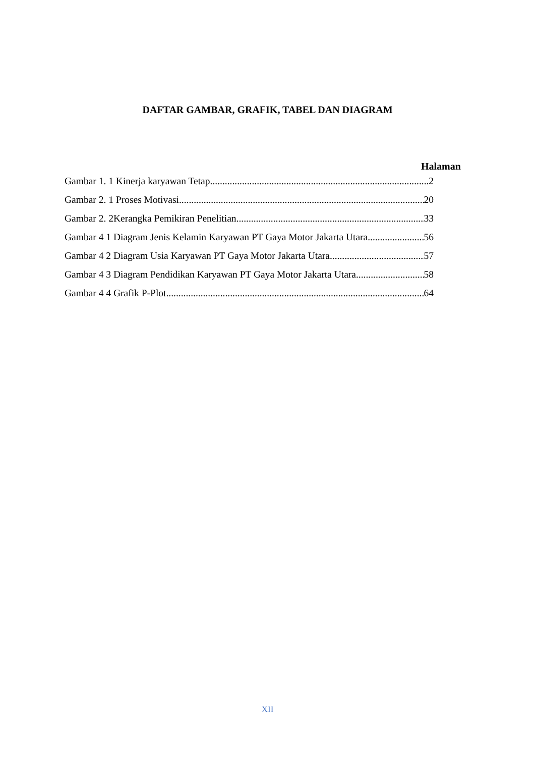DAFTAR GAMBAR, GRAFIK, TABEL DAN DIAGRAM
Halaman
Gambar 1. 1 Kinerja karyawan Tetap 2
Gambar 2. 1 Proses Motivasi 20
Gambar 2. 2Kerangka Pemikiran Penelitian 33
Gambar 4 1 Diagram Jenis Kelamin Karyawan PT Gaya Motor Jakarta Utara 56
Gambar 4 2 Diagram Usia Karyawan PT Gaya Motor Jakarta Utara 57
Gambar 4 3 Diagram Pendidikan Karyawan PT Gaya Motor Jakarta Utara 58
Gambar 4 4 Grafik P-Plot 64
XII